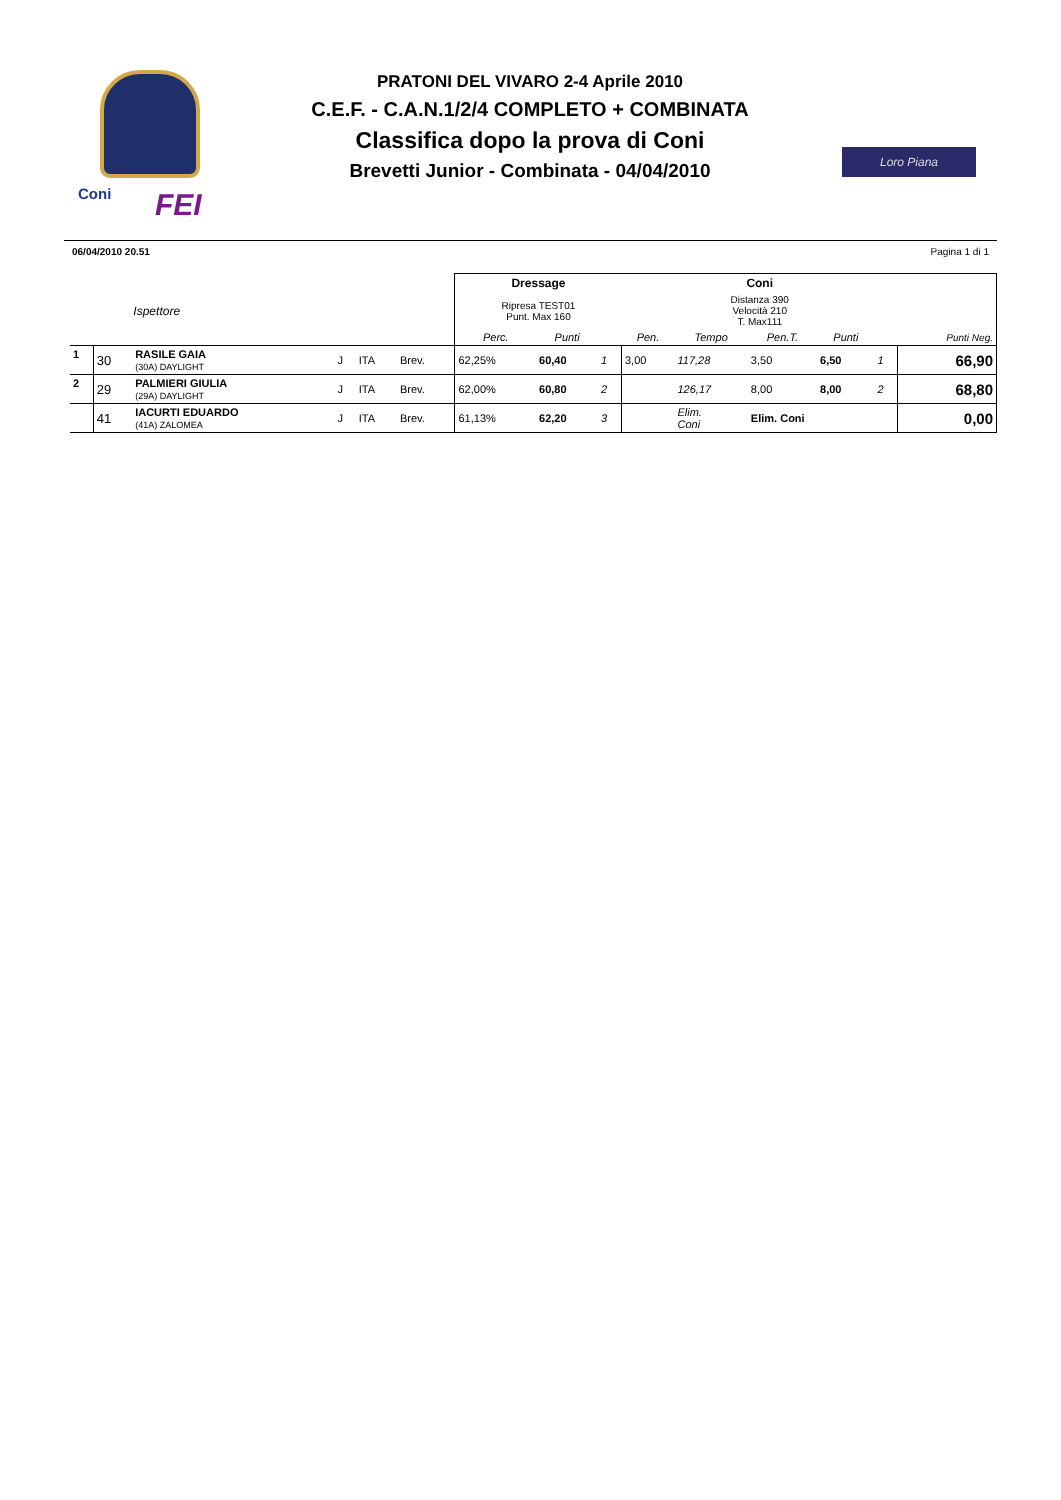Coni FEI
PRATONI DEL VIVARO 2-4 Aprile 2010
C.E.F. - C.A.N.1/2/4 COMPLETO + COMBINATA
Classifica dopo la prova di Coni
Brevetti Junior - Combinata - 04/04/2010
Loro Piana
06/04/2010 20.51 Pagina 1 di 1
| | | | | | | Dressage | | | Coni | | | | | |
| | Ispettore | | | | | Ripresa TEST01 Punt. Max 160 | | | Distanza 390 Velocità 210 T. Max111 | | | | | |
| | | | | | | Perc. | Punti | | Pen. | Tempo | Pen.T. | Punti | | Punti Neg. |
| 1 | 30 | RASILE GAIA (30A) DAYLIGHT | J | ITA | Brev. | 62,25% | 60,40 | 1 | 3,00 | 117,28 | 3,50 | 6,50 | 1 | 66,90 |
| 2 | 29 | PALMIERI GIULIA (29A) DAYLIGHT | J | ITA | Brev. | 62,00% | 60,80 | 2 | | 126,17 | 8,00 | 8,00 | 2 | 68,80 |
| | 41 | IACURTI EDUARDO (41A) ZALOMEA | J | ITA | Brev. | 61,13% | 62,20 | 3 | | Elim. Coni | Elim. Coni | | | 0,00 |